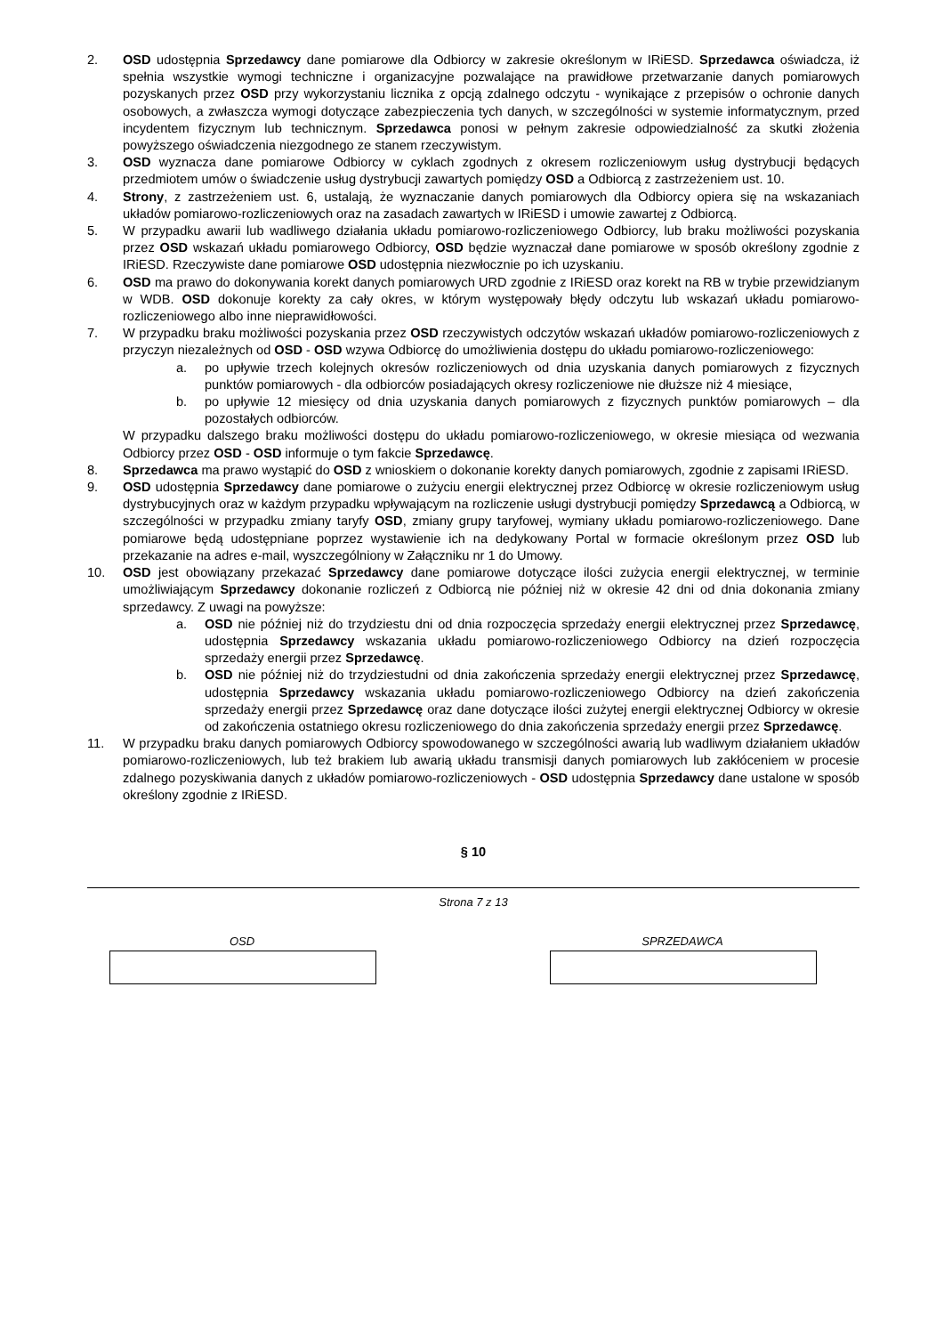2. OSD udostępnia Sprzedawcy dane pomiarowe dla Odbiorcy w zakresie określonym w IRiESD. Sprzedawca oświadcza, iż spełnia wszystkie wymogi techniczne i organizacyjne pozwalające na prawidłowe przetwarzanie danych pomiarowych pozyskanych przez OSD przy wykorzystaniu licznika z opcją zdalnego odczytu - wynikające z przepisów o ochronie danych osobowych, a zwłaszcza wymogi dotyczące zabezpieczenia tych danych, w szczególności w systemie informatycznym, przed incydentem fizycznym lub technicznym. Sprzedawca ponosi w pełnym zakresie odpowiedzialność za skutki złożenia powyższego oświadczenia niezgodnego ze stanem rzeczywistym.
3. OSD wyznacza dane pomiarowe Odbiorcy w cyklach zgodnych z okresem rozliczeniowym usług dystrybucji będących przedmiotem umów o świadczenie usług dystrybucji zawartych pomiędzy OSD a Odbiorcą z zastrzeżeniem ust. 10.
4. Strony, z zastrzeżeniem ust. 6, ustalają, że wyznaczanie danych pomiarowych dla Odbiorcy opiera się na wskazaniach układów pomiarowo-rozliczeniowych oraz na zasadach zawartych w IRiESD i umowie zawartej z Odbiorcą.
5. W przypadku awarii lub wadliwego działania układu pomiarowo-rozliczeniowego Odbiorcy, lub braku możliwości pozyskania przez OSD wskazań układu pomiarowego Odbiorcy, OSD będzie wyznaczał dane pomiarowe w sposób określony zgodnie z IRiESD. Rzeczywiste dane pomiarowe OSD udostępnia niezwłocznie po ich uzyskaniu.
6. OSD ma prawo do dokonywania korekt danych pomiarowych URD zgodnie z IRiESD oraz korekt na RB w trybie przewidzianym w WDB. OSD dokonuje korekty za cały okres, w którym występowały błędy odczytu lub wskazań układu pomiarowo-rozliczeniowego albo inne nieprawidłowości.
7. W przypadku braku możliwości pozyskania przez OSD rzeczywistych odczytów wskazań układów pomiarowo-rozliczeniowych z przyczyn niezależnych od OSD - OSD wzywa Odbiorcę do umożliwienia dostępu do układu pomiarowo-rozliczeniowego:
a. po upływie trzech kolejnych okresów rozliczeniowych od dnia uzyskania danych pomiarowych z fizycznych punktów pomiarowych - dla odbiorców posiadających okresy rozliczeniowe nie dłuższe niż 4 miesiące,
b. po upływie 12 miesięcy od dnia uzyskania danych pomiarowych z fizycznych punktów pomiarowych – dla pozostałych odbiorców.
W przypadku dalszego braku możliwości dostępu do układu pomiarowo-rozliczeniowego, w okresie miesiąca od wezwania Odbiorcy przez OSD - OSD informuje o tym fakcie Sprzedawcę.
8. Sprzedawca ma prawo wystąpić do OSD z wnioskiem o dokonanie korekty danych pomiarowych, zgodnie z zapisami IRiESD.
9. OSD udostępnia Sprzedawcy dane pomiarowe o zużyciu energii elektrycznej przez Odbiorcę w okresie rozliczeniowym usług dystrybucyjnych oraz w każdym przypadku wpływającym na rozliczenie usługi dystrybucji pomiędzy Sprzedawcą a Odbiorcą, w szczególności w przypadku zmiany taryfy OSD, zmiany grupy taryfowej, wymiany układu pomiarowo-rozliczeniowego. Dane pomiarowe będą udostępniane poprzez wystawienie ich na dedykowany Portal w formacie określonym przez OSD lub przekazanie na adres e-mail, wyszczególniony w Załączniku nr 1 do Umowy.
10. OSD jest obowiązany przekazać Sprzedawcy dane pomiarowe dotyczące ilości zużycia energii elektrycznej, w terminie umożliwiającym Sprzedawcy dokonanie rozliczeń z Odbiorcą nie później niż w okresie 42 dni od dnia dokonania zmiany sprzedawcy. Z uwagi na powyższe:
a. OSD nie później niż do trzydziestu dni od dnia rozpoczęcia sprzedaży energii elektrycznej przez Sprzedawcę, udostępnia Sprzedawcy wskazania układu pomiarowo-rozliczeniowego Odbiorcy na dzień rozpoczęcia sprzedaży energii przez Sprzedawcę.
b. OSD nie później niż do trzydziestudni od dnia zakończenia sprzedaży energii elektrycznej przez Sprzedawcę, udostępnia Sprzedawcy wskazania układu pomiarowo-rozliczeniowego Odbiorcy na dzień zakończenia sprzedaży energii przez Sprzedawcę oraz dane dotyczące ilości zużytej energii elektrycznej Odbiorcy w okresie od zakończenia ostatniego okresu rozliczeniowego do dnia zakończenia sprzedaży energii przez Sprzedawcę.
11. W przypadku braku danych pomiarowych Odbiorcy spowodowanego w szczególności awarią lub wadliwym działaniem układów pomiarowo-rozliczeniowych, lub też brakiem lub awarią układu transmisji danych pomiarowych lub zakłóceniem w procesie zdalnego pozyskiwania danych z układów pomiarowo-rozliczeniowych - OSD udostępnia Sprzedawcy dane ustalone w sposób określony zgodnie z IRiESD.
§ 10
Strona 7 z 13
OSD SPRZEDAWCA